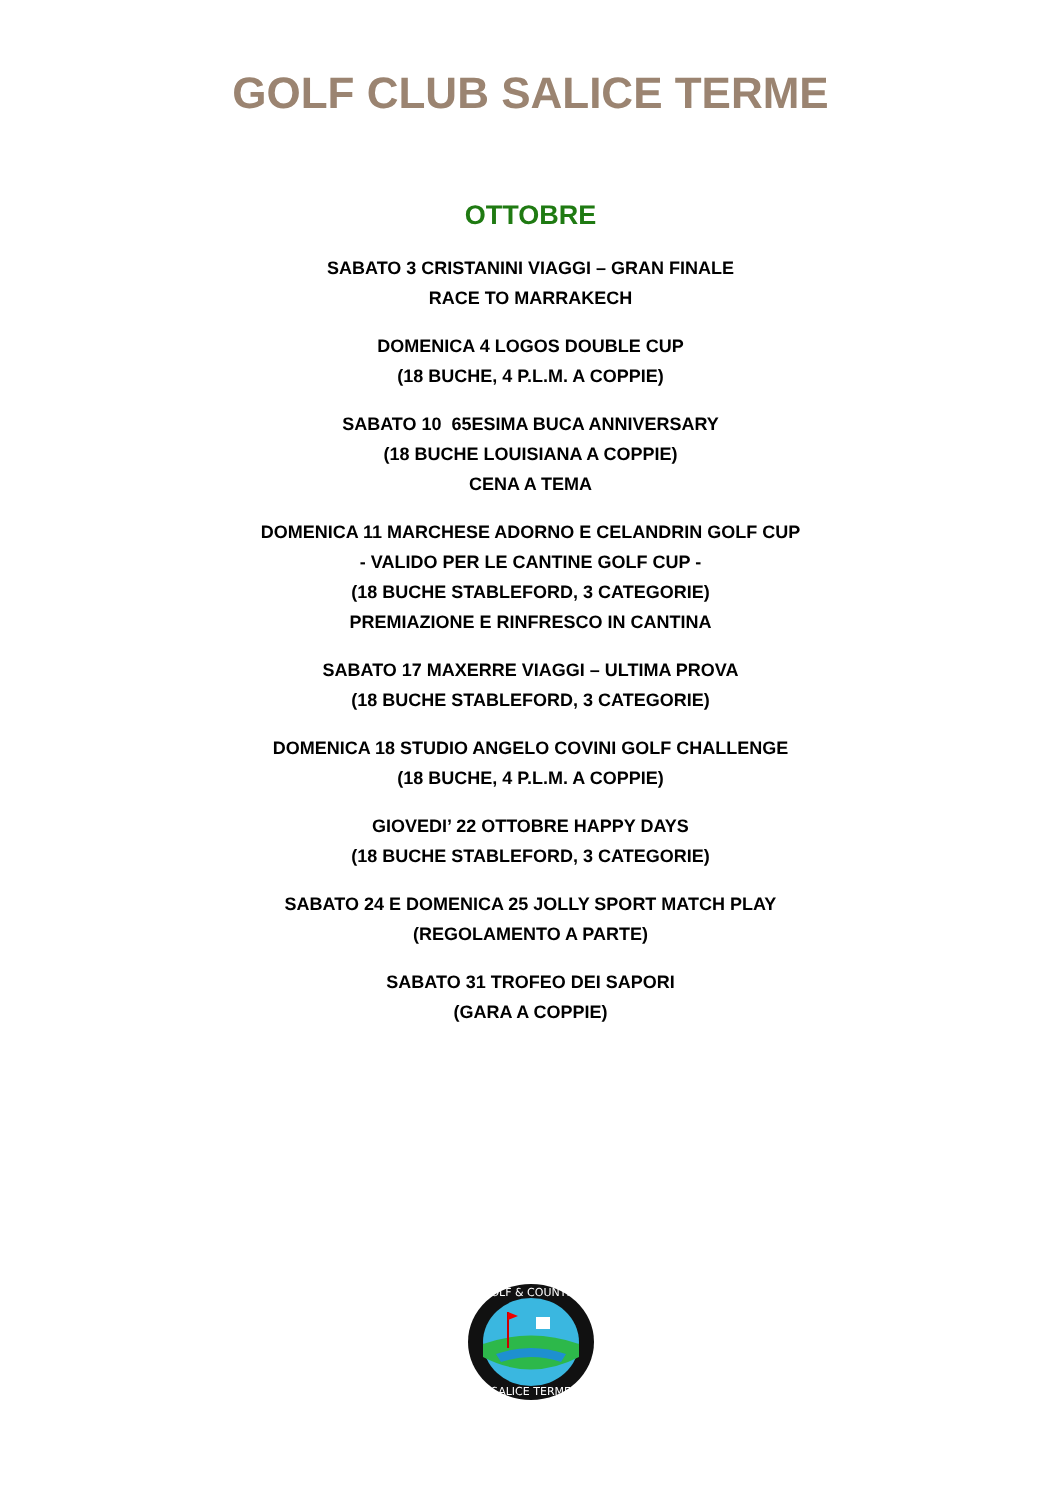GOLF CLUB SALICE TERME
OTTOBRE
SABATO 3 CRISTANINI VIAGGI – GRAN FINALE
RACE TO MARRAKECH
DOMENICA 4 LOGOS DOUBLE CUP
(18 BUCHE, 4 P.L.M. A COPPIE)
SABATO 10 65ESIMA BUCA ANNIVERSARY
(18 BUCHE LOUISIANA A COPPIE)
CENA A TEMA
DOMENICA 11 MARCHESE ADORNO E CELANDRIN GOLF CUP
- VALIDO PER LE CANTINE GOLF CUP -
(18 BUCHE STABLEFORD, 3 CATEGORIE)
PREMIAZIONE E RINFRESCO IN CANTINA
SABATO 17 MAXERRE VIAGGI – ULTIMA PROVA
(18 BUCHE STABLEFORD, 3 CATEGORIE)
DOMENICA 18 STUDIO ANGELO COVINI GOLF CHALLENGE
(18 BUCHE, 4 P.L.M. A COPPIE)
GIOVEDI’ 22 OTTOBRE HAPPY DAYS
(18 BUCHE STABLEFORD, 3 CATEGORIE)
SABATO 24 E DOMENICA 25 JOLLY SPORT MATCH PLAY
(REGOLAMENTO A PARTE)
SABATO 31 TROFEO DEI SAPORI
(GARA A COPPIE)
GOLF & COUNTRY
SALICE TERME